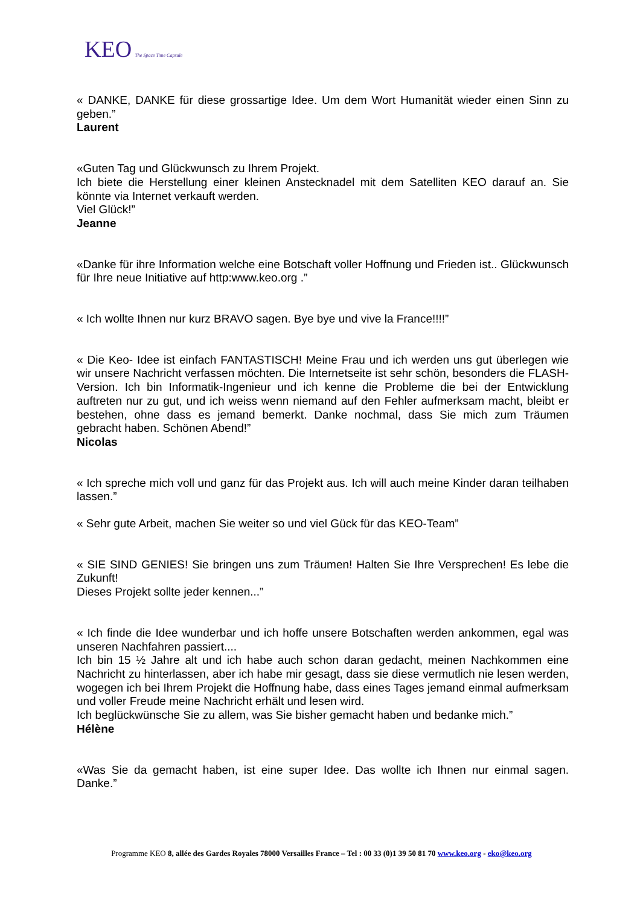KEO The Space Time Capsule
« DANKE, DANKE für diese grossartige Idee. Um dem Wort Humanität wieder einen Sinn zu geben.”
Laurent
«Guten Tag und Glückwunsch zu Ihrem Projekt.
Ich biete die Herstellung einer kleinen Anstecknadel mit dem Satelliten KEO darauf an. Sie könnte via Internet verkauft werden.
Viel Glück!”
Jeanne
«Danke für ihre Information welche eine Botschaft voller Hoffnung und Frieden ist.. Glückwunsch für Ihre neue Initiative auf http:www.keo.org .”
« Ich wollte Ihnen nur kurz BRAVO sagen. Bye bye und vive la France!!!!”
« Die Keo- Idee ist einfach FANTASTISCH! Meine Frau und ich werden uns gut überlegen wie wir unsere Nachricht verfassen möchten. Die Internetseite ist sehr schön, besonders die FLASH-Version. Ich bin Informatik-Ingenieur und ich kenne die Probleme die bei der Entwicklung auftreten nur zu gut, und ich weiss wenn niemand auf den Fehler aufmerksam macht, bleibt er bestehen, ohne dass es jemand bemerkt. Danke nochmal, dass Sie mich zum Träumen gebracht haben. Schönen Abend!”
Nicolas
« Ich spreche mich voll und ganz für das Projekt aus. Ich will auch meine Kinder daran teilhaben lassen.”
« Sehr gute Arbeit, machen Sie weiter so und viel Gück für das KEO-Team”
« SIE SIND GENIES! Sie bringen uns zum Träumen! Halten Sie Ihre Versprechen! Es lebe die Zukunft!
Dieses Projekt sollte jeder kennen...”
« Ich finde die Idee wunderbar und ich hoffe unsere Botschaften werden ankommen, egal was unseren Nachfahren passiert....
Ich bin 15 ½ Jahre alt und ich habe auch schon daran gedacht, meinen Nachkommen eine Nachricht zu hinterlassen, aber ich habe mir gesagt, dass sie diese vermutlich nie lesen werden, wogegen ich bei Ihrem Projekt die Hoffnung habe, dass eines Tages jemand einmal aufmerksam und voller Freude meine Nachricht erhält und lesen wird.
Ich beglückwünsche Sie zu allem, was Sie bisher gemacht haben und bedanke mich.”
Hélène
«Was Sie da gemacht haben, ist eine super Idee. Das wollte ich Ihnen nur einmal sagen. Danke.”
Programme KEO 8, allée des Gardes Royales 78000 Versailles France – Tel : 00 33 (0)1 39 50 81 70 www.keo.org - eko@keo.org